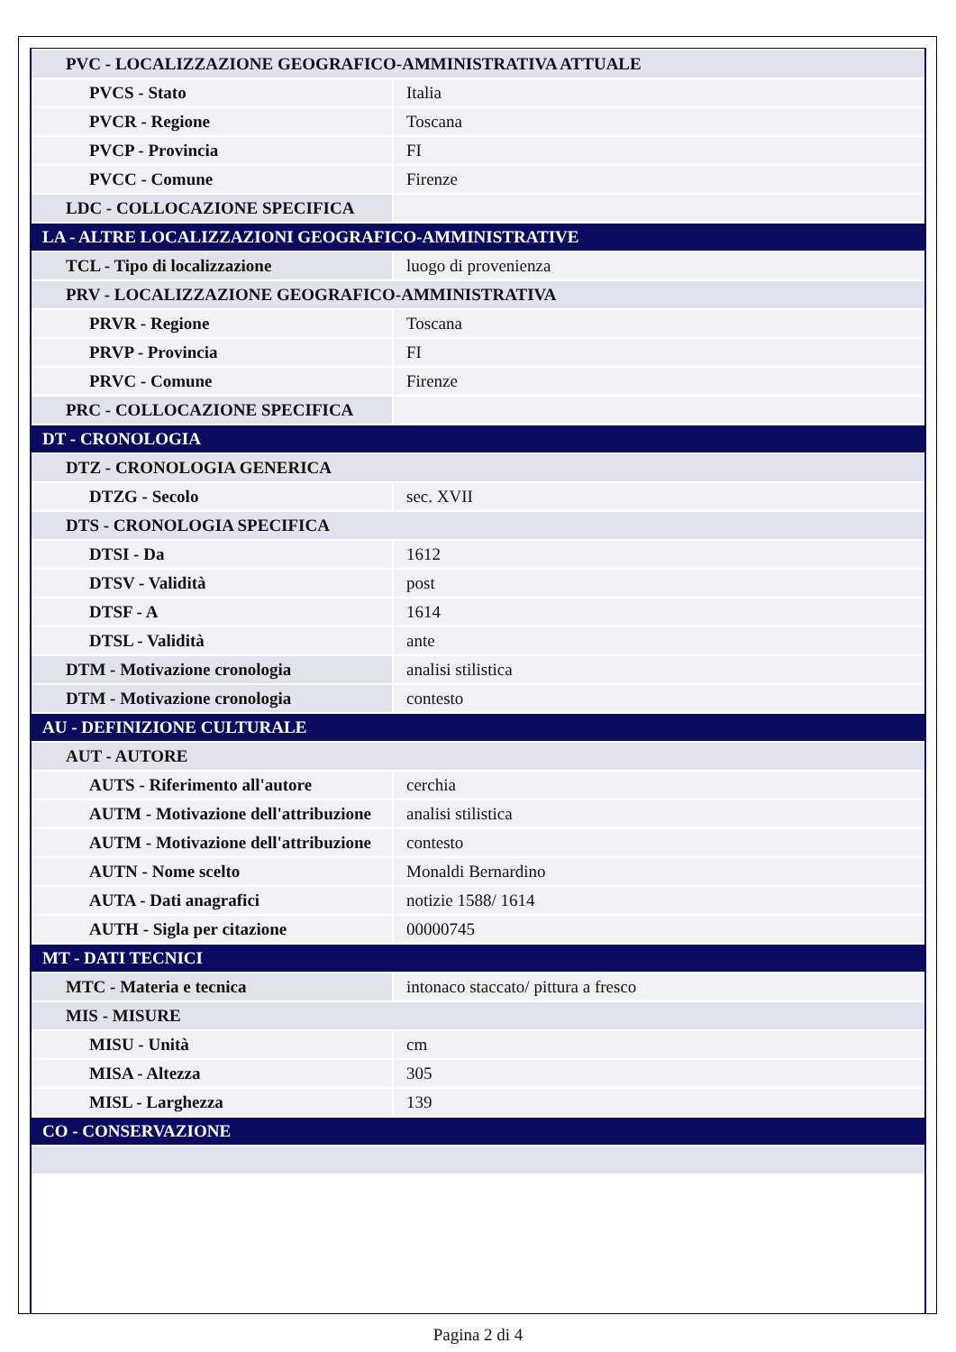| PVC - LOCALIZZAZIONE GEOGRAFICO-AMMINISTRATIVA ATTUALE | |
| PVCS - Stato | Italia |
| PVCR - Regione | Toscana |
| PVCP - Provincia | FI |
| PVCC - Comune | Firenze |
| LDC - COLLOCAZIONE SPECIFICA | |
| LA - ALTRE LOCALIZZAZIONI GEOGRAFICO-AMMINISTRATIVE | |
| TCL - Tipo di localizzazione | luogo di provenienza |
| PRV - LOCALIZZAZIONE GEOGRAFICO-AMMINISTRATIVA | |
| PRVR - Regione | Toscana |
| PRVP - Provincia | FI |
| PRVC - Comune | Firenze |
| PRC - COLLOCAZIONE SPECIFICA | |
| DT - CRONOLOGIA | |
| DTZ - CRONOLOGIA GENERICA | |
| DTZG - Secolo | sec. XVII |
| DTS - CRONOLOGIA SPECIFICA | |
| DTSI - Da | 1612 |
| DTSV - Validità | post |
| DTSF - A | 1614 |
| DTSL - Validità | ante |
| DTM - Motivazione cronologia | analisi stilistica |
| DTM - Motivazione cronologia | contesto |
| AU - DEFINIZIONE CULTURALE | |
| AUT - AUTORE | |
| AUTS - Riferimento all'autore | cerchia |
| AUTM - Motivazione dell'attribuzione | analisi stilistica |
| AUTM - Motivazione dell'attribuzione | contesto |
| AUTN - Nome scelto | Monaldi Bernardino |
| AUTA - Dati anagrafici | notizie 1588/ 1614 |
| AUTH - Sigla per citazione | 00000745 |
| MT - DATI TECNICI | |
| MTC - Materia e tecnica | intonaco staccato/ pittura a fresco |
| MIS - MISURE | |
| MISU - Unità | cm |
| MISA - Altezza | 305 |
| MISL - Larghezza | 139 |
| CO - CONSERVAZIONE | |
Pagina 2 di 4